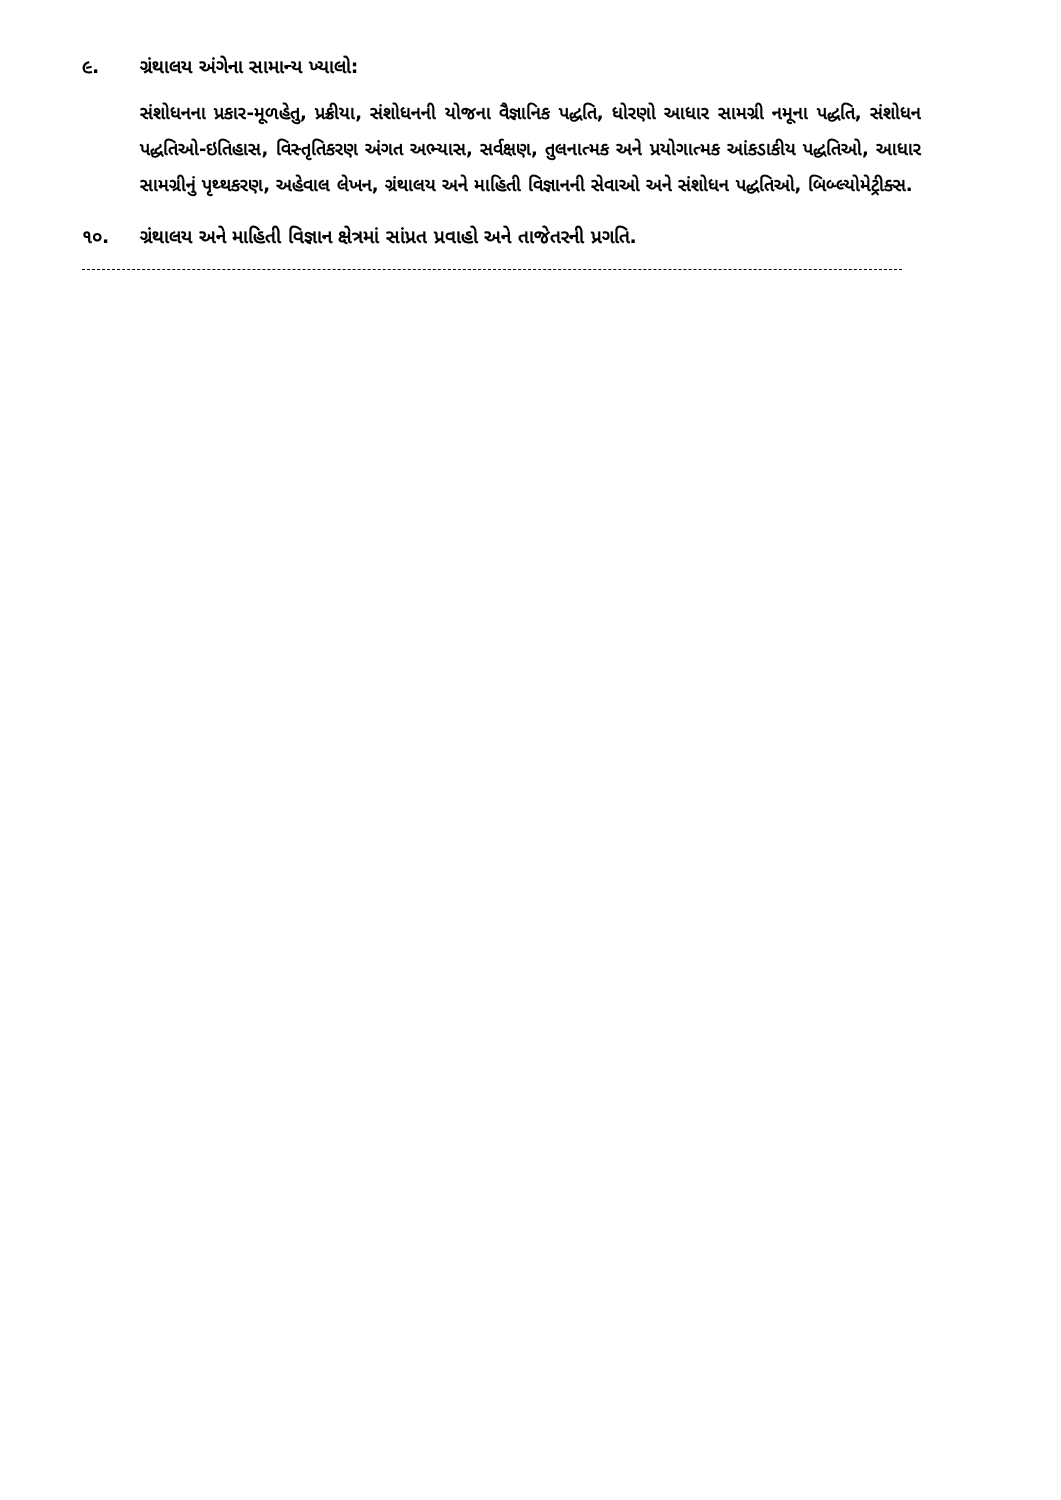૯. ગ્રંથાલય અંગેના સામાન્ય ખ્યાલો:
સંશોધનના પ્રકાર-મૂળહેતુ, પ્રક્રીયા, સંશોધનની યોજના વૈજ્ઞાનિક પદ્ધતિ, ધોરણો આધાર સામગ્રી નમૂના પદ્ધતિ, સંશોધન પદ્ધતિઓ-ઇતિહાસ, વિસ્તૃતિકરણ અંગત અભ્યાસ, સર્વક્ષણ, તુલનાત્મક અને પ્રયોગાત્મક આંકડાકીય પદ્ધતિઓ, આધાર સામગ્રીનું પૃથ્થકરણ, અહેવાલ લેખન, ગ્રંથાલય અને માહિતી વિજ્ઞાનની સેવાઓ અને સંશોધન પદ્ધતિઓ, બિબ્લ્યોમેટ્રીક્સ.
૧૦. ગ્રંથાલય અને માહિતી વિજ્ઞાન ક્ષેત્રમાં સાંપ્રત પ્રવાહો અને તાજેતરની પ્રગતિ.